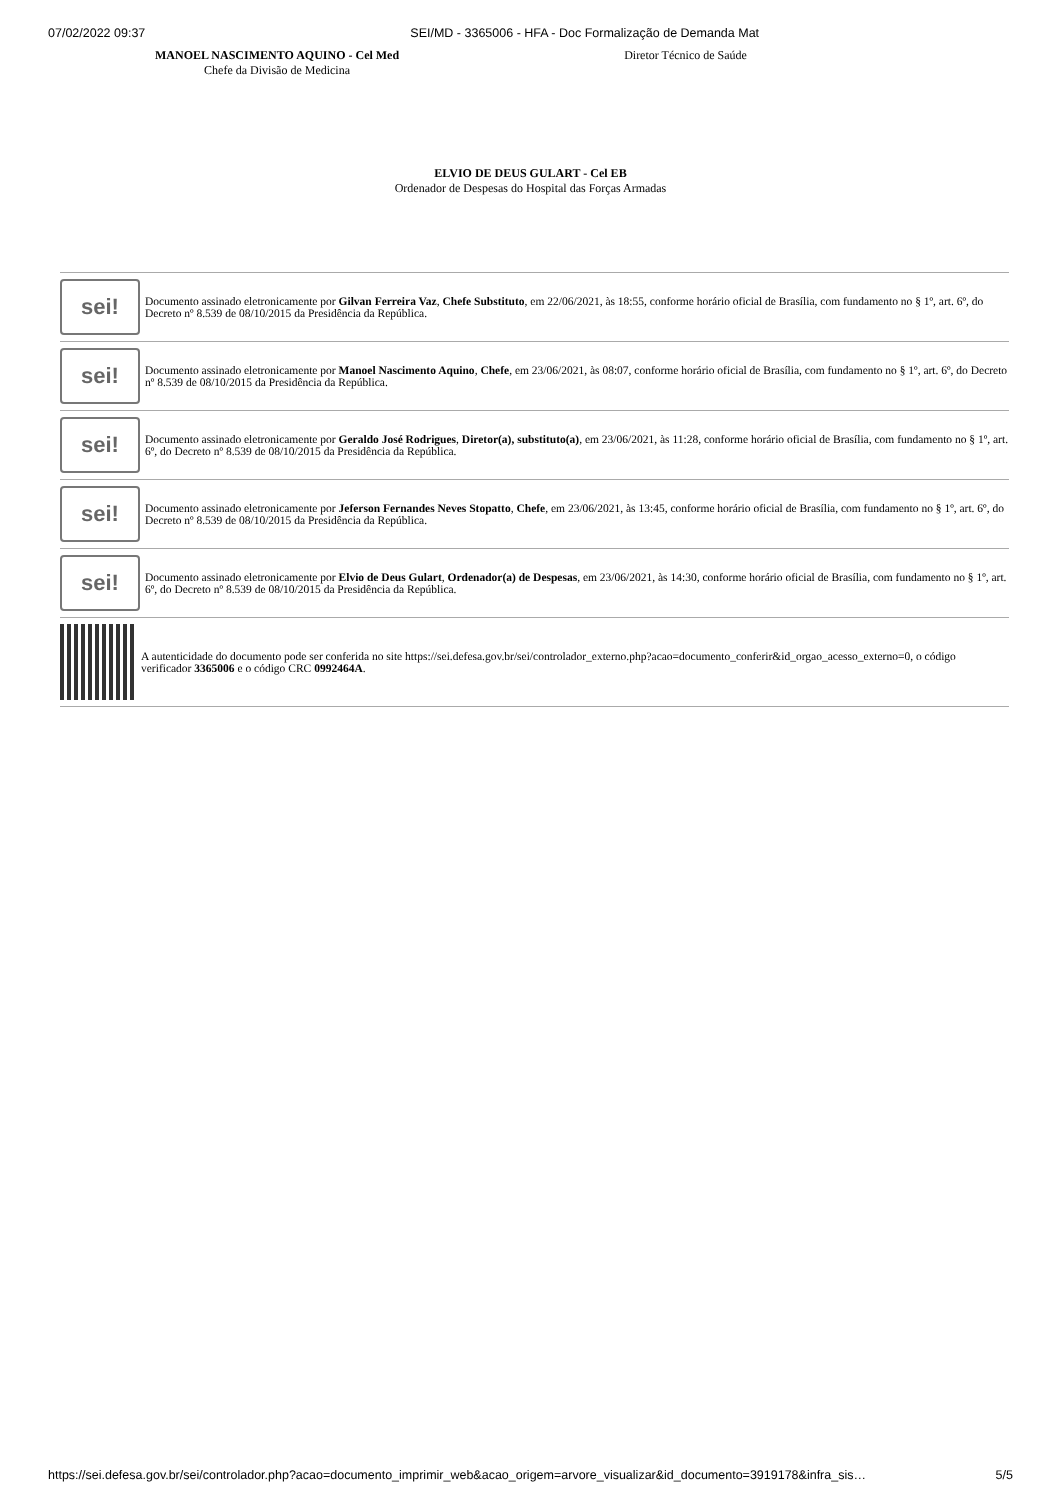07/02/2022 09:37 SEI/MD - 3365006 - HFA - Doc Formalização de Demanda Mat
MANOEL NASCIMENTO AQUINO - Cel Med
Chefe da Divisão de Medicina
Diretor Técnico de Saúde
ELVIO DE DEUS GULART - Cel EB
Ordenador de Despesas do Hospital das Forças Armadas
sei!
Documento assinado eletronicamente por Gilvan Ferreira Vaz, Chefe Substituto, em 22/06/2021, às 18:55, conforme horário oficial de Brasília, com fundamento no § 1º, art. 6º, do Decreto nº 8.539 de 08/10/2015 da Presidência da República.
sei!
Documento assinado eletronicamente por Manoel Nascimento Aquino, Chefe, em 23/06/2021, às 08:07, conforme horário oficial de Brasília, com fundamento no § 1º, art. 6º, do Decreto nº 8.539 de 08/10/2015 da Presidência da República.
sei!
Documento assinado eletronicamente por Geraldo José Rodrigues, Diretor(a), substituto(a), em 23/06/2021, às 11:28, conforme horário oficial de Brasília, com fundamento no § 1º, art. 6º, do Decreto nº 8.539 de 08/10/2015 da Presidência da República.
sei!
Documento assinado eletronicamente por Jeferson Fernandes Neves Stopatto, Chefe, em 23/06/2021, às 13:45, conforme horário oficial de Brasília, com fundamento no § 1º, art. 6º, do Decreto nº 8.539 de 08/10/2015 da Presidência da República.
sei!
Documento assinado eletronicamente por Elvio de Deus Gulart, Ordenador(a) de Despesas, em 23/06/2021, às 14:30, conforme horário oficial de Brasília, com fundamento no § 1º, art. 6º, do Decreto nº 8.539 de 08/10/2015 da Presidência da República.
A autenticidade do documento pode ser conferida no site https://sei.defesa.gov.br/sei/controlador_externo.php?acao=documento_conferir&id_orgao_acesso_externo=0, o código verificador 3365006 e o código CRC 0992464A.
https://sei.defesa.gov.br/sei/controlador.php?acao=documento_imprimir_web&acao_origem=arvore_visualizar&id_documento=3919178&infra_sis… 5/5